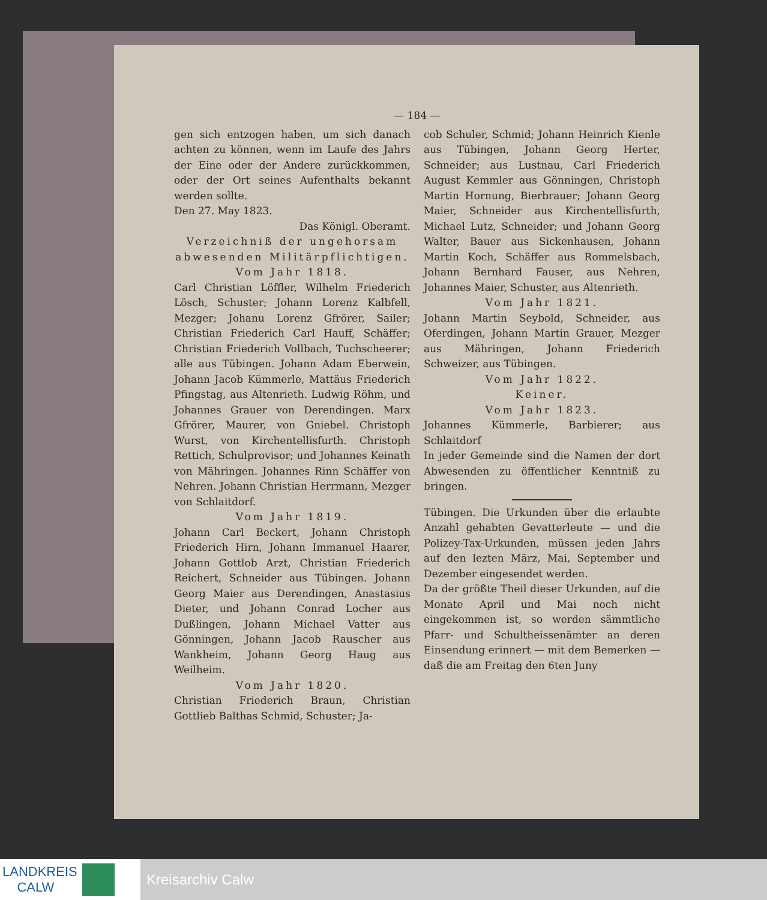— 184 —
gen sich entzogen haben, um sich danach achten zu können, wenn im Laufe des Jahrs der Eine oder der Andere zurückkommen, oder der Ort seines Aufenthalts bekannt werden sollte.
Den 27. May 1823.
Das Königl. Oberamt.
Verzeichniß der ungehorsam abwesenden Militärpflichtigen.
Vom Jahr 1818.
Carl Christian Löffler, Wilhelm Friederich Lösch, Schuster; Johann Lorenz Kalbfell, Mezger; Johanu Lorenz Gfrörer, Sailer; Christian Friederich Carl Hauff, Schäffer; Christian Friederich Vollbach, Tuchscheerer; alle aus Tübingen. Johann Adam Eberwein, Johann Jacob Kümmerle, Mattäus Friederich Pfingstag, aus Altenrieth. Ludwig Röhm, und Johannes Grauer von Derendingen. Marx Gfrörer, Maurer, von Gniebel. Christoph Wurst, von Kirchentellisfurth. Christoph Rettich, Schulprovisor; und Johannes Keinath von Mähringen. Johannes Rinn Schäffer von Nehren. Johann Christian Herrmann, Mezger von Schlaitdorf.
Vom Jahr 1819.
Johann Carl Beckert, Johann Christoph Friederich Hirn, Johann Immanuel Haarer, Johann Gottlob Arzt, Christian Friederich Reichert, Schneider aus Tübingen. Johann Georg Maier aus Derendingen, Anastasius Dieter, und Johann Conrad Locher aus Dußlingen, Johann Michael Vatter aus Gönningen, Johann Jacob Rauscher aus Wankheim, Johann Georg Haug aus Weilheim.
Vom Jahr 1820.
Christian Friederich Braun, Christian Gottlieb Balthas Schmid, Schuster; Ja-
cob Schuler, Schmid; Johann Heinrich Kienle aus Tübingen, Johann Georg Herter, Schneider; aus Lustnau, Carl Friederich August Kemmler aus Gönningen, Christoph Martin Hornung, Bierbrauer; Johann Georg Maier, Schneider aus Kirchentellisfurth, Michael Lutz, Schneider; und Johann Georg Walter, Bauer aus Sickenhausen, Johann Martin Koch, Schäffer aus Rommelsbach, Johann Bernhard Fauser, aus Nehren, Johannes Maier, Schuster, aus Altenrieth.
Vom Jahr 1821.
Johann Martin Seybold, Schneider, aus Oferdingen, Johann Martin Grauer, Mezger aus Mähringen, Johann Friederich Schweizer, aus Tübingen.
Vom Jahr 1822.
Keiner.
Vom Jahr 1823.
Johannes Kümmerle, Barbierer; aus Schlaitdorf
In jeder Gemeinde sind die Namen der dort Abwesenden zu öffentlicher Kenntniß zu bringen.
Tübingen. Die Urkunden über die erlaubte Anzahl gehabten Gevatterleute — und die Polizey-Tax-Urkunden, müssen jeden Jahrs auf den lezten März, Mai, September und Dezember eingesendet werden.
Da der größte Theil dieser Urkunden, auf die Monate April und Mai noch nicht eingekommen ist, so werden sämmtliche Pfarr- und Schultheissenämter an deren Einsendung erinnert — mit dem Bemerken — daß die am Freitag den 6ten Juny
LANDKREIS
CALW
Kreisarchiv Calw